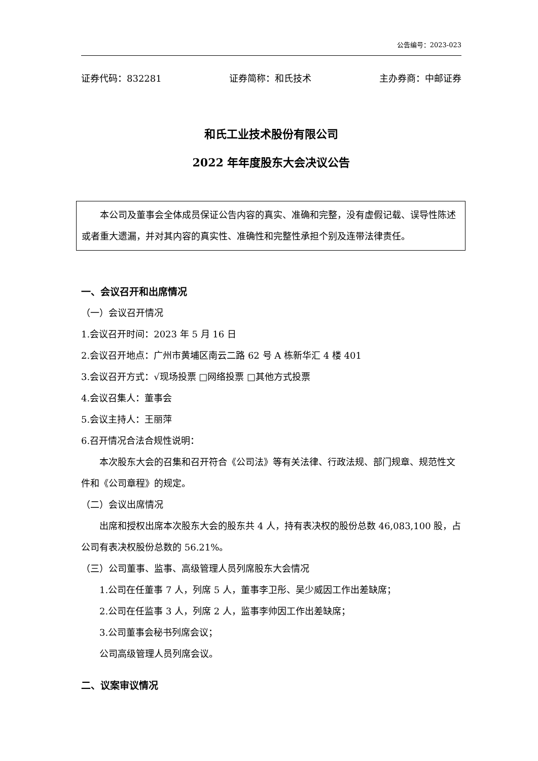公告编号：2023-023
证券代码：832281 证券简称：和氏技术 主办券商：中邮证券
和氏工业技术股份有限公司
2022 年年度股东大会决议公告
本公司及董事会全体成员保证公告内容的真实、准确和完整，没有虚假记载、误导性陈述或者重大遗漏，并对其内容的真实性、准确性和完整性承担个别及连带法律责任。
一、会议召开和出席情况
（一）会议召开情况
1.会议召开时间：2023 年 5 月 16 日
2.会议召开地点：广州市黄埔区南云二路 62 号 A 栋新华汇 4 楼 401
3.会议召开方式：√现场投票 □网络投票 □其他方式投票
4.会议召集人：董事会
5.会议主持人：王丽萍
6.召开情况合法合规性说明：
本次股东大会的召集和召开符合《公司法》等有关法律、行政法规、部门规章、规范性文件和《公司章程》的规定。
（二）会议出席情况
出席和授权出席本次股东大会的股东共 4 人，持有表决权的股份总数 46,083,100 股，占公司有表决权股份总数的 56.21%。
（三）公司董事、监事、高级管理人员列席股东大会情况
1.公司在任董事 7 人，列席 5 人，董事李卫彤、吴少威因工作出差缺席；
2.公司在任监事 3 人，列席 2 人，监事李帅因工作出差缺席；
3.公司董事会秘书列席会议；
公司高级管理人员列席会议。
二、议案审议情况